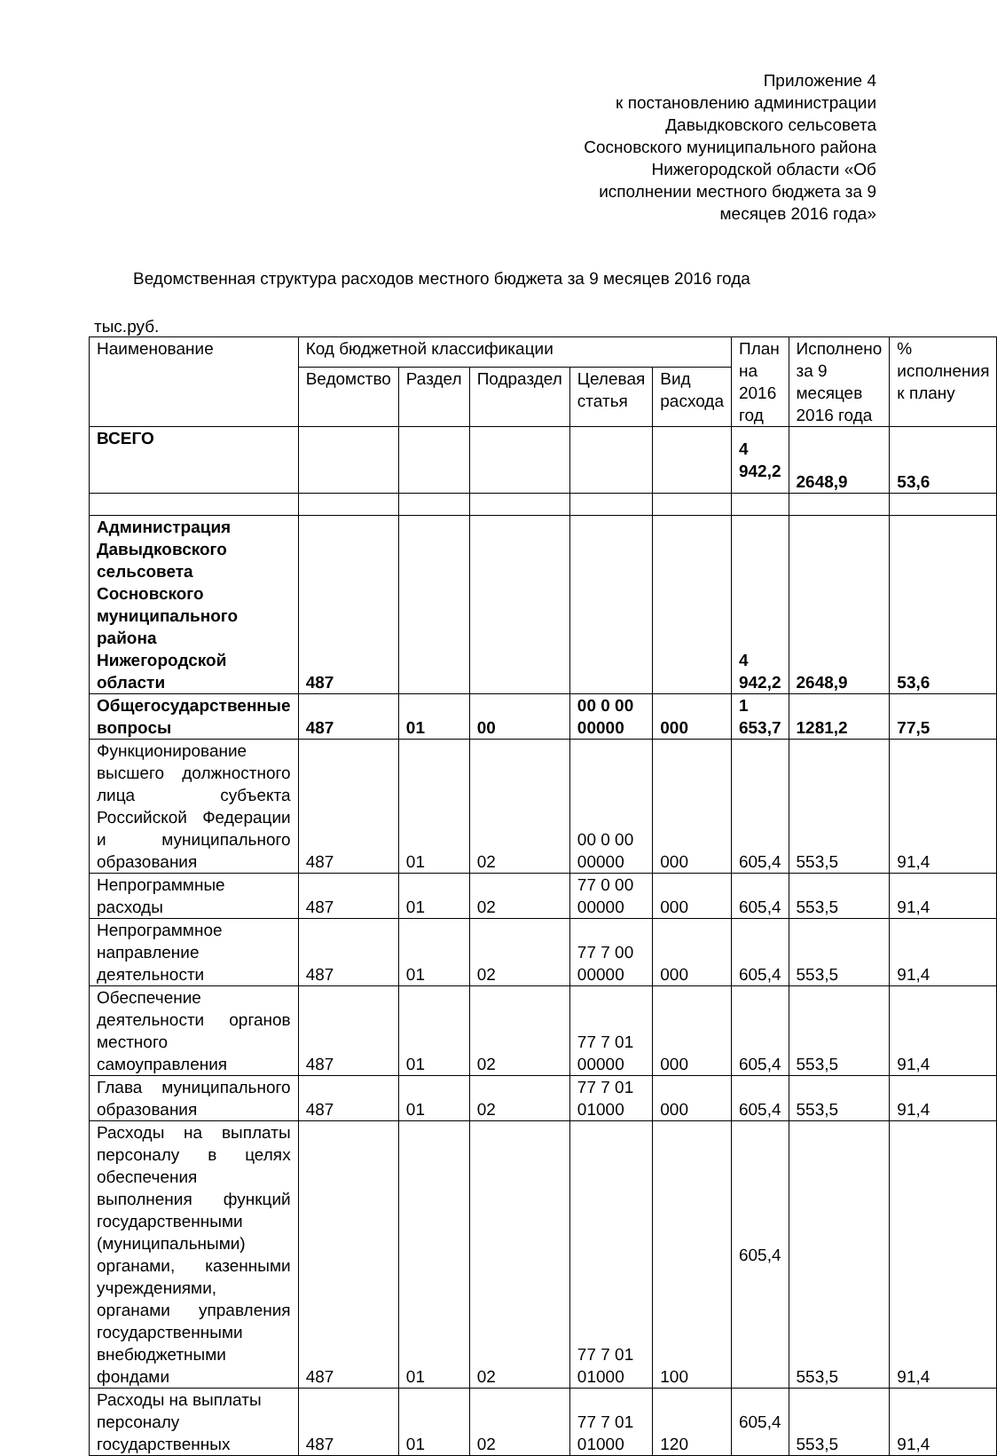Приложение 4
к постановлению администрации
Давыдковского сельсовета
Сосновского муниципального района
Нижегородской области «Об
исполнении местного бюджета за 9
месяцев 2016 года»
Ведомственная структура расходов местного бюджета за 9 месяцев 2016 года
тыс.руб.
| Наименование | Код бюджетной классификации | | | | | План на 2016 год | Исполнено за 9 месяцев 2016 года | % исполнения к плану |
| --- | --- | --- | --- | --- | --- | --- | --- | --- |
| | Ведомство | Раздел | Подраздел | Целевая статья | Вид расхода | | | |
| ВСЕГО | | | | | | 4 942,2 | 2648,9 | 53,6 |
| Администрация Давыдковского сельсовета Сосновского муниципального района Нижегородской области | 487 | | | | | 4 942,2 | 2648,9 | 53,6 |
| Общегосударственные вопросы | 487 | 01 | 00 | 00 0 00 00000 | 000 | 1 653,7 | 1281,2 | 77,5 |
| Функционирование высшего должностного лица субъекта Российской Федерации и муниципального образования | 487 | 01 | 02 | 00 0 00 00000 | 000 | 605,4 | 553,5 | 91,4 |
| Непрограммные расходы | 487 | 01 | 02 | 77 0 00 00000 | 000 | 605,4 | 553,5 | 91,4 |
| Непрограммное направление деятельности | 487 | 01 | 02 | 77 7 00 00000 | 000 | 605,4 | 553,5 | 91,4 |
| Обеспечение деятельности органов местного самоуправления | 487 | 01 | 02 | 77 7 01 00000 | 000 | 605,4 | 553,5 | 91,4 |
| Глава муниципального образования | 487 | 01 | 02 | 77 7 01 01000 | 000 | 605,4 | 553,5 | 91,4 |
| Расходы на выплаты персоналу в целях обеспечения выполнения функций государственными (муниципальными) органами, казенными учреждениями, органами управления государственными внебюджетными фондами | 487 | 01 | 02 | 77 7 01 01000 | 100 | 605,4 | 553,5 | 91,4 |
| Расходы на выплаты персоналу государственных | 487 | 01 | 02 | 77 7 01 01000 | 120 | 605,4 | 553,5 | 91,4 |